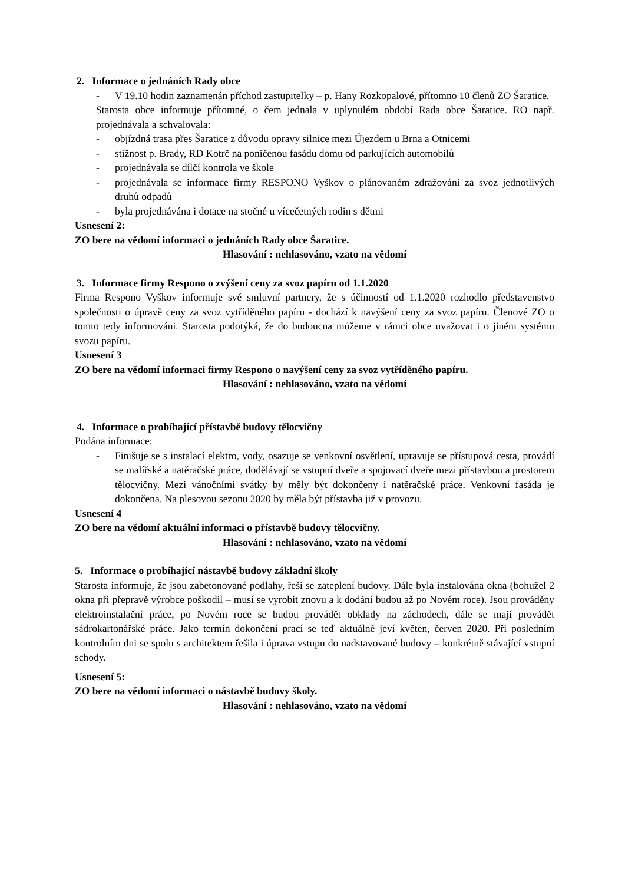2. Informace o jednáních Rady obce
- V 19.10 hodin zaznamenán příchod zastupitelky – p. Hany Rozkopalové, přítomno 10 členů ZO Šaratice.
Starosta obce informuje přítomné, o čem jednala v uplynulém období Rada obce Šaratice. RO např. projednávala a schvalovala:
- objízdná trasa přes Šaratice z důvodu opravy silnice mezi Újezdem u Brna a Otnicemi
- stížnost p. Brady, RD Kotrč na poničenou fasádu domu od parkujících automobilů
- projednávala se dílčí kontrola ve škole
- projednávala se informace firmy RESPONO Vyškov o plánovaném zdražování za svoz jednotlivých druhů odpadů
- byla projednávána i dotace na stočné u vícečetných rodin s dětmi
Usnesení 2:
ZO bere na vědomí informaci o jednáních Rady obce Šaratice.
Hlasování : nehlasováno, vzato na vědomí
3. Informace firmy Respono o zvýšení ceny za svoz papíru od 1.1.2020
Firma Respono Vyškov informuje své smluvní partnery, že s účinností od 1.1.2020 rozhodlo představenstvo společnosti o úpravě ceny za svoz vytříděného papíru - dochází k navýšení ceny za svoz papíru. Členové ZO o tomto tedy informováni. Starosta podotýká, že do budoucna můžeme v rámci obce uvažovat i o jiném systému svozu papíru.
Usnesení 3
ZO bere na vědomí informaci firmy Respono o navýšení ceny za svoz vytříděného papíru.
Hlasování : nehlasováno, vzato na vědomí
4. Informace o probíhající přístavbě budovy tělocvičny
Podána informace:
- Finišuje se s instalací elektro, vody, osazuje se venkovní osvětlení, upravuje se přístupová cesta, provádí se malířské a natěračské práce, dodělávají se vstupní dveře a spojovací dveře mezi přístavbou a prostorem tělocvičny. Mezi vánočními svátky by měly být dokončeny i natěračské práce. Venkovní fasáda je dokončena. Na plesovou sezonu 2020 by měla být přístavba již v provozu.
Usnesení 4
ZO bere na vědomí aktuální informaci o přístavbě budovy tělocvičny.
Hlasování : nehlasováno, vzato na vědomí
5. Informace o probíhající nástavbě budovy základní školy
Starosta informuje, že jsou zabetonované podlahy, řeší se zateplení budovy. Dále byla instalována okna (bohužel 2 okna při přepravě výrobce poškodil – musí se vyrobit znovu a k dodání budou až po Novém roce). Jsou prováděny elektroinstalační práce, po Novém roce se budou provádět obklady na záchodech, dále se mají provádět sádrokartonářské práce. Jako termín dokončení prací se teď aktuálně jeví květen, červen 2020. Při posledním kontrolním dni se spolu s architektem řešila i úprava vstupu do nadstavované budovy – konkrétně stávající vstupní schody.
Usnesení 5:
ZO bere na vědomí informaci o nástavbě budovy školy.
Hlasování : nehlasováno, vzato na vědomí